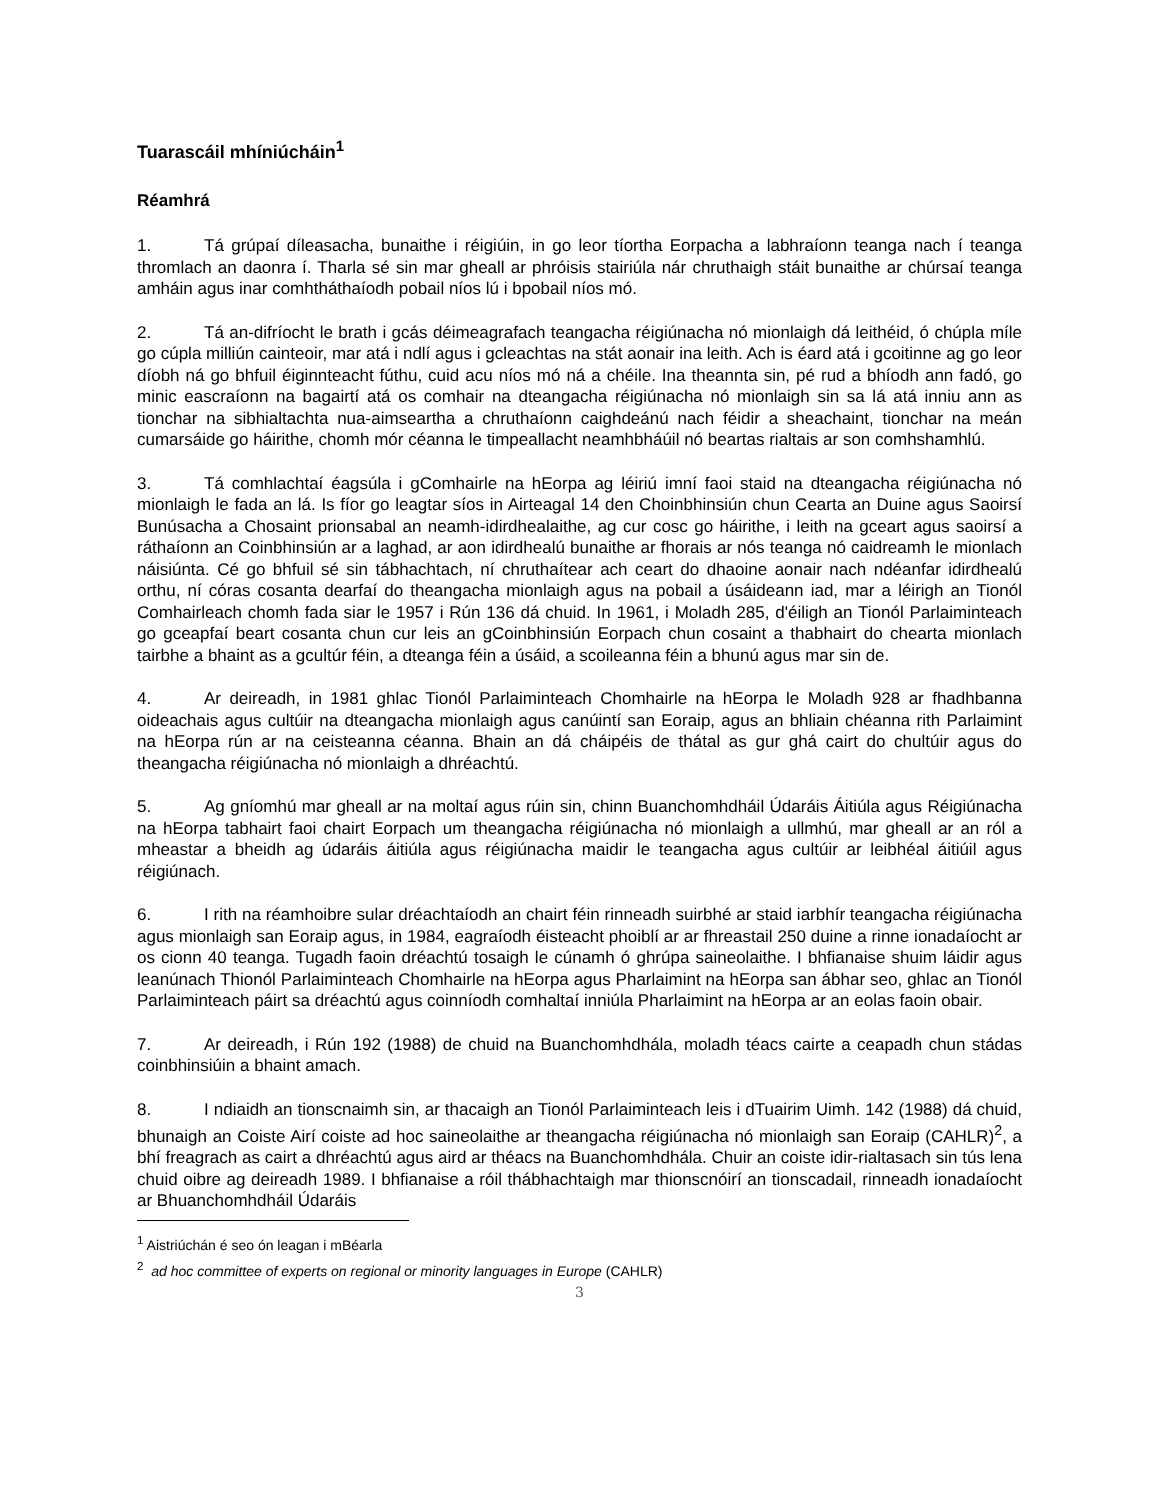Tuarascáil mhíniúcháin<sup>1</sup>
Réamhrá
1. Tá grúpaí díleasacha, bunaithe i réigiúin, in go leor tíortha Eorpacha a labhraíonn teanga nach í teanga thromlach an daonra í. Tharla sé sin mar gheall ar phróisis stairiúla nár chruthaigh stáit bunaithe ar chúrsaí teanga amháin agus inar comhtháthaíodh pobail níos lú i bpobail níos mó.
2. Tá an-difríocht le brath i gcás déimeagrafach teangacha réigiúnacha nó mionlaigh dá leithéid, ó chúpla míle go cúpla milliún cainteoir, mar atá i ndlí agus i gcleachtas na stát aonair ina leith. Ach is éard atá i gcoitinne ag go leor díobh ná go bhfuil éiginnteacht fúthu, cuid acu níos mó ná a chéile. Ina theannta sin, pé rud a bhíodh ann fadó, go minic eascraíonn na bagairtí atá os comhair na dteangacha réigiúnacha nó mionlaigh sin sa lá atá inniu ann as tionchar na sibhialtachta nua-aimseartha a chruthaíonn caighdeánú nach féidir a sheachaint, tionchar na meán cumarsáide go háirithe, chomh mór céanna le timpeallacht neamhbháúil nó beartas rialtais ar son comhshamhlú.
3. Tá comhlachtaí éagsúla i gComhairle na hEorpa ag léiriú imní faoi staid na dteangacha réigiúnacha nó mionlaigh le fada an lá. Is fíor go leagtar síos in Airteagal 14 den Choinbhinsiún chun Cearta an Duine agus Saoirsí Bunúsacha a Chosaint prionsabal an neamh-idirdhealaithe, ag cur cosc go háirithe, i leith na gceart agus saoirsí a ráthaíonn an Coinbhinsiún ar a laghad, ar aon idirdhealú bunaithe ar fhorais ar nós teanga nó caidreamh le mionlach náisiúnta. Cé go bhfuil sé sin tábhachtach, ní chruthaítear ach ceart do dhaoine aonair nach ndéanfar idirdhealú orthu, ní córas cosanta dearfaí do theangacha mionlaigh agus na pobail a úsáideann iad, mar a léirigh an Tionól Comhairleach chomh fada siar le 1957 i Rún 136 dá chuid. In 1961, i Moladh 285, d'éiligh an Tionól Parlaiminteach go gceapfaí beart cosanta chun cur leis an gCoinbhinsiún Eorpach chun cosaint a thabhairt do chearta mionlach tairbhe a bhaint as a gcultúr féin, a dteanga féin a úsáid, a scoileanna féin a bhunú agus mar sin de.
4. Ar deireadh, in 1981 ghlac Tionól Parlaiminteach Chomhairle na hEorpa le Moladh 928 ar fhadhbanna oideachais agus cultúir na dteangacha mionlaigh agus canúintí san Eoraip, agus an bhliain chéanna rith Parlaimint na hEorpa rún ar na ceisteanna céanna. Bhain an dá cháipéis de thátal as gur ghá cairt do chultúir agus do theangacha réigiúnacha nó mionlaigh a dhréachtú.
5. Ag gníomhú mar gheall ar na moltaí agus rúin sin, chinn Buanchomhdháil Údaráis Áitiúla agus Réigiúnacha na hEorpa tabhairt faoi chairt Eorpach um theangacha réigiúnacha nó mionlaigh a ullmhú, mar gheall ar an ról a mheastar a bheidh ag údaráis áitiúla agus réigiúnacha maidir le teangacha agus cultúir ar leibhéal áitiúil agus réigiúnach.
6. I rith na réamhoibre sular dréachtaíodh an chairt féin rinneadh suirbhé ar staid iarbhír teangacha réigiúnacha agus mionlaigh san Eoraip agus, in 1984, eagraíodh éisteacht phoiblí ar ar fhreastail 250 duine a rinne ionadaíocht ar os cionn 40 teanga. Tugadh faoin dréachtú tosaigh le cúnamh ó ghrúpa saineolaithe. I bhfianaise shuim láidir agus leanúnach Thionól Parlaiminteach Chomhairle na hEorpa agus Pharlaimint na hEorpa san ábhar seo, ghlac an Tionól Parlaiminteach páirt sa dréachtú agus coinníodh comhaltaí inniúla Pharlaimint na hEorpa ar an eolas faoin obair.
7. Ar deireadh, i Rún 192 (1988) de chuid na Buanchomhdhála, moladh téacs cairte a ceapadh chun stádas coinbhinsiúin a bhaint amach.
8. I ndiaidh an tionscnaimh sin, ar thacaigh an Tionól Parlaiminteach leis i dTuairim Uimh. 142 (1988) dá chuid, bhunaigh an Coiste Airí coiste ad hoc saineolaithe ar theangacha réigiúnacha nó mionlaigh san Eoraip (CAHLR)<sup>2</sup>, a bhí freagrach as cairt a dhréachtú agus aird ar théacs na Buanchomhdhála. Chuir an coiste idir-rialtasach sin tús lena chuid oibre ag deireadh 1989. I bhfianaise a róil thábhachtaigh mar thionscnóirí an tionscadail, rinneadh ionadaíocht ar Bhuanchomhdháil Údaráis
<sup>1</sup> Aistriúchán é seo ón leagan i mBéarla
<sup>2</sup> ad hoc committee of experts on regional or minority languages in Europe (CAHLR)
3